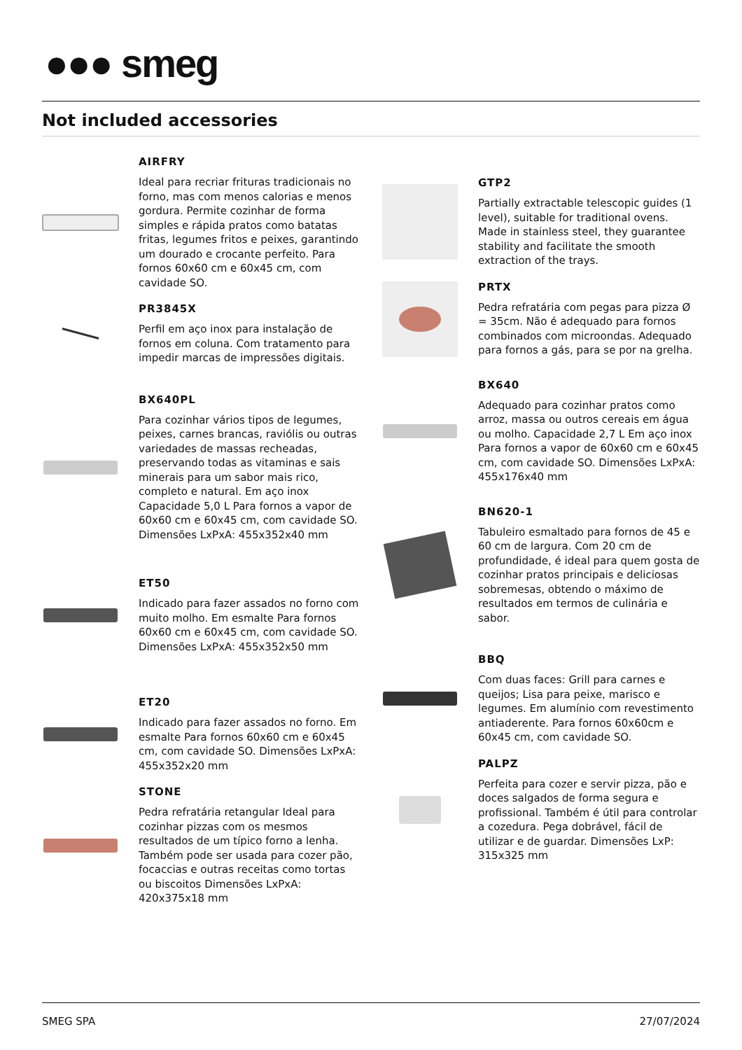●●● smeg
Not included accessories
AIRFRY
Ideal para recriar frituras tradicionais no forno, mas com menos calorias e menos gordura. Permite cozinhar de forma simples e rápida pratos como batatas fritas, legumes fritos e peixes, garantindo um dourado e crocante perfeito. Para fornos 60x60 cm e 60x45 cm, com cavidade SO.
PR3845X
Perfil em aço inox para instalação de fornos em coluna. Com tratamento para impedir marcas de impressões digitais.
BX640PL
Para cozinhar vários tipos de legumes, peixes, carnes brancas, raviólis ou outras variedades de massas recheadas, preservando todas as vitaminas e sais minerais para um sabor mais rico, completo e natural. Em aço inox Capacidade 5,0 L Para fornos a vapor de 60x60 cm e 60x45 cm, com cavidade SO. Dimensões LxPxA: 455x352x40 mm
ET50
Indicado para fazer assados no forno com muito molho. Em esmalte Para fornos 60x60 cm e 60x45 cm, com cavidade SO. Dimensões LxPxA: 455x352x50 mm
ET20
Indicado para fazer assados no forno. Em esmalte Para fornos 60x60 cm e 60x45 cm, com cavidade SO. Dimensões LxPxA: 455x352x20 mm
STONE
Pedra refratária retangular Ideal para cozinhar pizzas com os mesmos resultados de um típico forno a lenha. Também pode ser usada para cozer pão, focaccias e outras receitas como tortas ou biscoitos Dimensões LxPxA: 420x375x18 mm
GTP2
Partially extractable telescopic guides (1 level), suitable for traditional ovens. Made in stainless steel, they guarantee stability and facilitate the smooth extraction of the trays.
PRTX
Pedra refratária com pegas para pizza Ø = 35cm. Não é adequado para fornos combinados com microondas. Adequado para fornos a gás, para se por na grelha.
BX640
Adequado para cozinhar pratos como arroz, massa ou outros cereais em água ou molho. Capacidade 2,7 L Em aço inox Para fornos a vapor de 60x60 cm e 60x45 cm, com cavidade SO. Dimensões LxPxA: 455x176x40 mm
BN620-1
Tabuleiro esmaltado para fornos de 45 e 60 cm de largura. Com 20 cm de profundidade, é ideal para quem gosta de cozinhar pratos principais e deliciosas sobremesas, obtendo o máximo de resultados em termos de culinária e sabor.
BBQ
Com duas faces: Grill para carnes e queijos; Lisa para peixe, marisco e legumes. Em alumínio com revestimento antiaderente. Para fornos 60x60cm e 60x45 cm, com cavidade SO.
PALPZ
Perfeita para cozer e servir pizza, pão e doces salgados de forma segura e profissional. Também é útil para controlar a cozedura. Pega dobrável, fácil de utilizar e de guardar. Dimensões LxP: 315x325 mm
SMEG SPA 27/07/2024